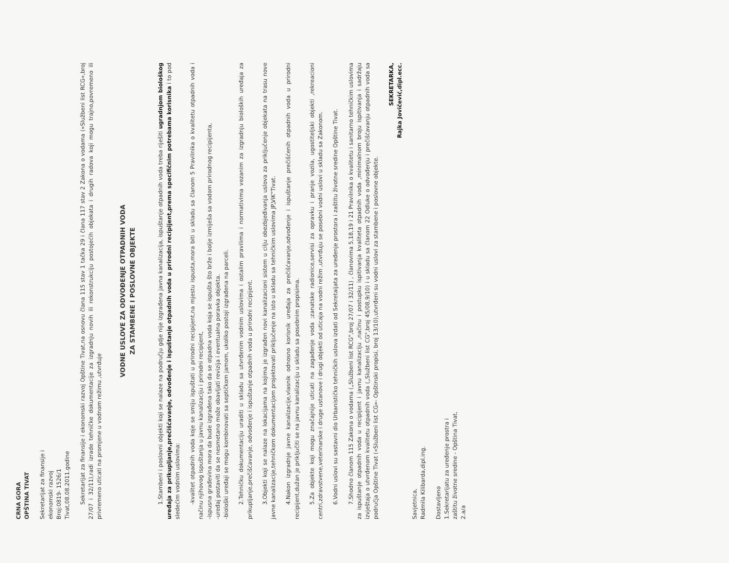CRNA GORA
OPŠTINA TIVAT
Sekretarijat za finansije i
ekonomski razvoj
Broj:0819- 1526/1
Tivat,08.08.2011.godine
Sekretarijat za finansije i ekonomski razvoj Opštine Tivat,na osnovu člana 115 stav 1 tačka 29 i člana 117 stav 2 Zakona o vodama (»Službeni list RCG«,broj 27/07 i 32/11),radi izrade tehničke dokumentacije za izgradnju novih ili rekonstrukciju postojećih objekata i drugih radova koji mogu trajno,povremeno ili privremeno uticati na promjene u vodnom režimu ,utvrđuje
VODNE USLOVE ZA ODVOĐENJE OTPADNIH VODA
ZA STAMBENE I POSLOVNE OBJEKTE
1.Stambeni i poslovni objekti koji se nalaze na području gdje nije izgrađena javna kanalizacija, ispuštanje otpadnih voda treba riješiti ugradnjom biološkog uređaja za prikupljanje,prečišćavanje, odvođenje i ispuštanje otpadnih voda u prirodni recipijent,prema specifičnim potrebama korisnika i to pod sledećim vodnim uslovima:
-kvalitet otpadnih voda koje se smiju ispuštati u prirodni recipijent,na mjestu ispusta,mora biti u skladu sa članom 5 Pravilnika o kvalitetu otpadnih voda i načinu njihovog ispuštanja u javnu kanalizaciju i prirodni recipijent,
-ispusna građevina mora da bude izgrađena tako da se otpadna voda koja se ispušta što brže i bolje izmiješa sa vodom prirodnog recipijenta,
-uređaj postaviti da se nesmetano može obavljati revizija i eventualna poravka objekta.
-biološki uređaji se mogu kombinovati sa septičkom jamom, ukoliko postoji izgrađena na parceli.
2.Tehničku dokumentaciju uraditi u skladu sa utvrđenim vodnim uslovima i ostalim pravilima i normativima vezanim za izgradnju bioloških uređaja za prikupljanje,prečišćavanje, odvođenje i ispuštanje otpadnih voda u prirodni recipijent.
3.Objekti koji se nalaze na lokacijama na kojima je izgrađen novi kanalizacioni sistem u cilju obezbjeđivanja uslova za priključenje objekata na trasu nove javne kanalizacije,tehničkom dokumentacijom projektovati priključenje na isto u skladu sa tehničkim uslovima JP„ViK"Tivat.
4.Nakon izgradnje javne kanalizacije,vlasnik odnosno korisnik uređaja za prečišćavanje,odvođenje i ispuštanje prečišćenih otpadnih voda u prirodni recipijent,dužan je priključiti se na javnu kanalizaciju u skladu sa posebnim propisima.
5.Za objekte koji mogu značajnije uticati na zagađenje voda ;zanatske radionice,servisi za opravku i pranje vozila, ugostiteljski objekti ,rekreacioni centri,zdravstvene,veterinarske i druge ustanove i drugi objekti od uticaja na vodni režim ,utvrđuju se posebni vodni uslovi u skladu sa Zakonom.
6.Vodni uslovi su sastavni dio Urbanističko tehničkih uslova izdati od Sekretaijata za uređenje prostora i zaštitu životne sredine Opštine Tivat.
7.Shodno članom 115 Zakona o vodama („Službeni list RCG",broj 27/07 i 32/11) , članovima 5,18,19 i 21 Pravilnika o kvalitetu i sanitarno tehničkim uslovima za ispuštanje otpadnih voda u recipijent i javnu kanalizaciju ,načinu i postupku ispitivanja kvaliteta otpadnih voda ,minimalnom broju ispitivanja i sadržaju izvještaja o utvrđenom kvalitetu otpadnih voda („Službeni list CG",broj 45/08,9/10) i u skladu sa članom 22 Odluke o odvođenju i prečišćavanju otpadnih voda sa područja Opštine Tivat («Službeni list CG»- Opštinski propisi, broj 13/10),utvrđeni su vodni uslovi za stambene i poslovne objekte.
SEKRETARKA,
Rajka Jovičević,dipl.ecc.
Savjetnica,
Radmila Kilibarda,dipl.ing.
Dostavljeno
1.Sekretarijatu za uređenje prostra i
zaštitu životne sredine - Opština Tivat,
2.a/a